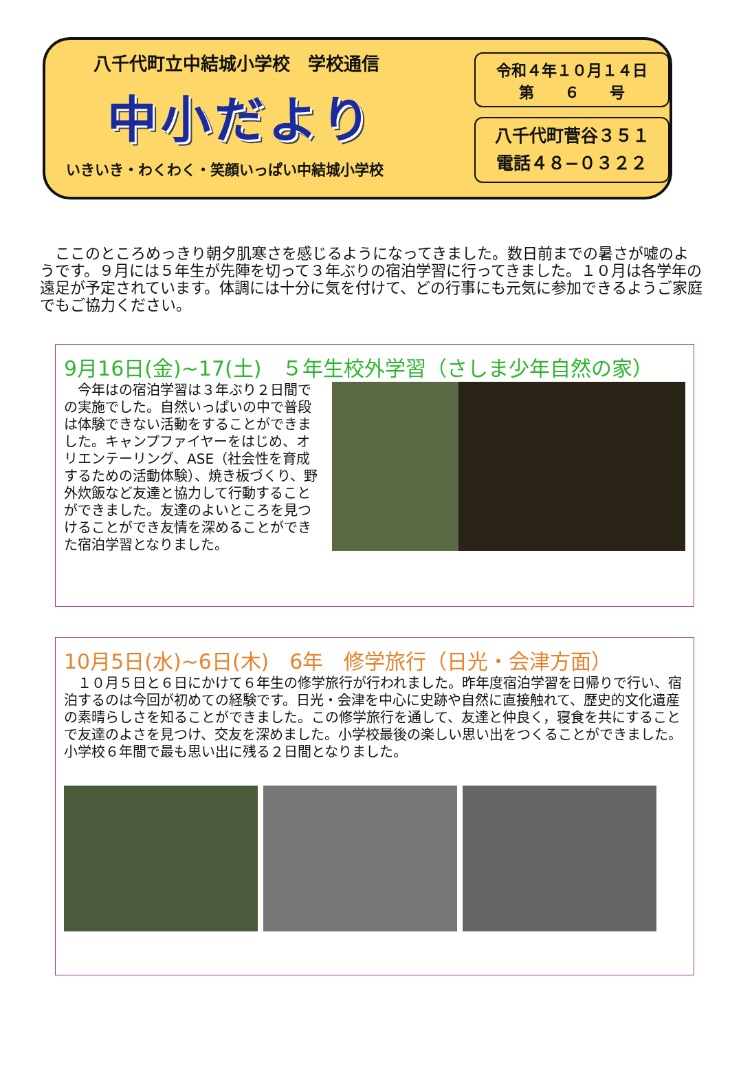八千代町立中結城小学校　学校通信
中小だより
いきいき・わくわく・笑顔いっぱい中結城小学校
令和４年１０月１４日
第　　６　　号
八千代町菅谷３５１
電話４８−０３２２
　ここのところめっきり朝夕肌寒さを感じるようになってきました。数日前までの暑さが嘘のようです。９月には５年生が先陣を切って３年ぶりの宿泊学習に行ってきました。１０月は各学年の遠足が予定されています。体調には十分に気を付けて、どの行事にも元気に参加できるようご家庭でもご協力ください。
9月16日(金)~17(土)　５年生校外学習（さしま少年自然の家）
　今年はの宿泊学習は３年ぶり２日間での実施でした。自然いっぱいの中で普段は体験できない活動をすることができました。キャンプファイヤーをはじめ、オリエンテーリング、ASE（社会性を育成するための活動体験）、焼き板づくり、野外炊飯など友達と協力して行動することができました。友達のよいところを見つけることができ友情を深めることができた宿泊学習となりました。
10月5日(水)~6日(木)　6年　修学旅行（日光・会津方面）
　１０月５日と６日にかけて６年生の修学旅行が行われました。昨年度宿泊学習を日帰りで行い、宿泊するのは今回が初めての経験です。日光・会津を中心に史跡や自然に直接触れて、歴史的文化遺産の素晴らしさを知ることができました。この修学旅行を通して、友達と仲良く，寝食を共にすることで友達のよさを見つけ、交友を深めました。小学校最後の楽しい思い出をつくることができました。小学校６年間で最も思い出に残る２日間となりました。